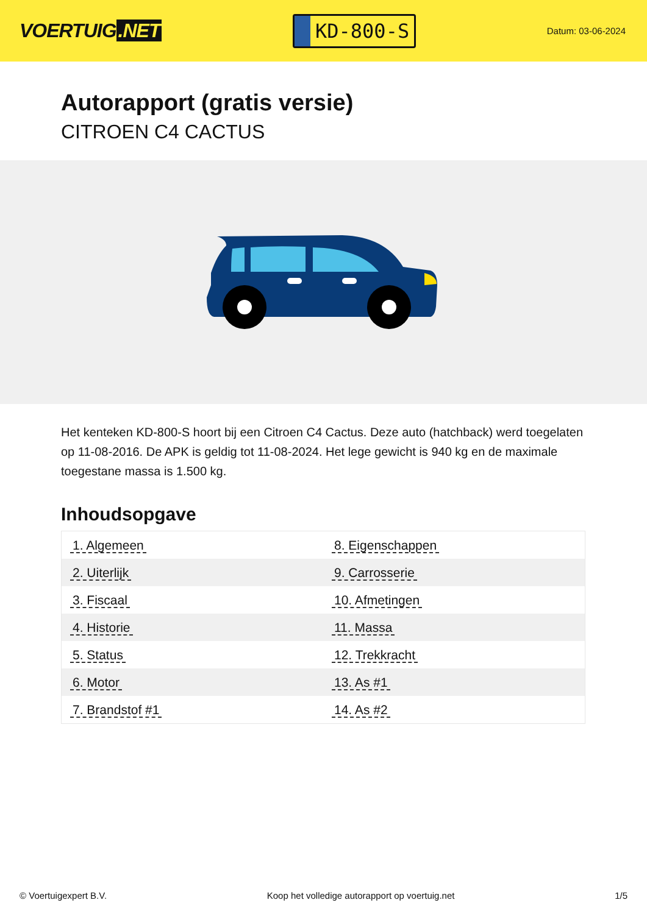VOERTUIG.NET
KD-800-S
Datum: 03-06-2024
Autorapport (gratis versie)
CITROEN C4 CACTUS
Het kenteken KD-800-S hoort bij een Citroen C4 Cactus. Deze auto (hatchback) werd toegelaten op 11-08-2016. De APK is geldig tot 11-08-2024. Het lege gewicht is 940 kg en de maximale toegestane massa is 1.500 kg.
Inhoudsopgave
| 1. Algemeen | 8. Eigenschappen |
| 2. Uiterlijk | 9. Carrosserie |
| 3. Fiscaal | 10. Afmetingen |
| 4. Historie | 11. Massa |
| 5. Status | 12. Trekkracht |
| 6. Motor | 13. As #1 |
| 7. Brandstof #1 | 14. As #2 |
© Voertuigexpert B.V. Koop het volledige autorapport op voertuig.net 1/5